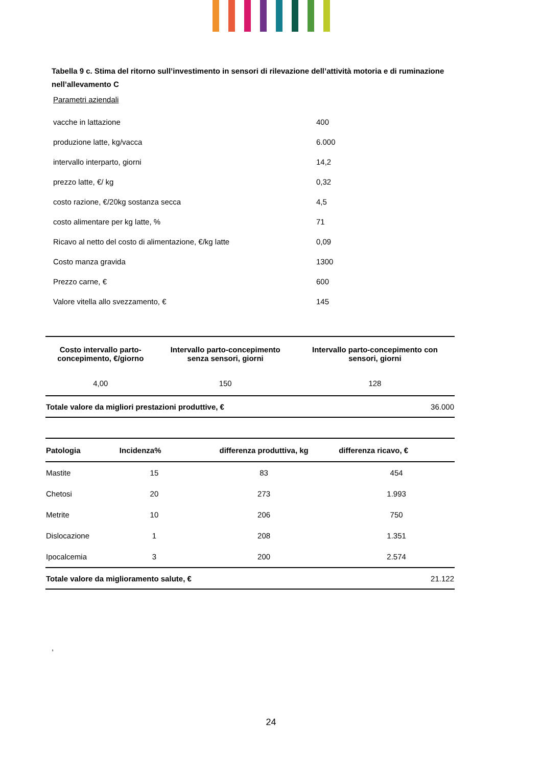Tabella 9 c. Stima del ritorno sull’investimento in sensori di rilevazione dell’attività motoria e di ruminazione nell’allevamento C
Parametri aziendali
| vacche in lattazione | 400 |
| produzione latte, kg/vacca | 6.000 |
| intervallo interparto, giorni | 14,2 |
| prezzo latte, €/ kg | 0,32 |
| costo razione, €/20kg sostanza secca | 4,5 |
| costo alimentare per kg latte, % | 71 |
| Ricavo al netto del costo di alimentazione, €/kg latte | 0,09 |
| Costo manza gravida | 1300 |
| Prezzo carne, € | 600 |
| Valore vitella allo svezzamento, € | 145 |
| Costo intervallo parto- concepimento, €/giorno | Intervallo parto-concepimento senza sensori, giorni | Intervallo parto-concepimento con sensori, giorni |
| --- | --- | --- |
| 4,00 | 150 | 128 |
| Totale valore da migliori prestazioni produttive, € | | 36.000 |
| Patologia | Incidenza% | differenza produttiva, kg | differenza ricavo, € |
| --- | --- | --- | --- |
| Mastite | 15 | 83 | 454 |
| Chetosi | 20 | 273 | 1.993 |
| Metrite | 10 | 206 | 750 |
| Dislocazione | 1 | 208 | 1.351 |
| Ipocalcemia | 3 | 200 | 2.574 |
| Totale valore da miglioramento salute, € | | | 21.122 |
,
24